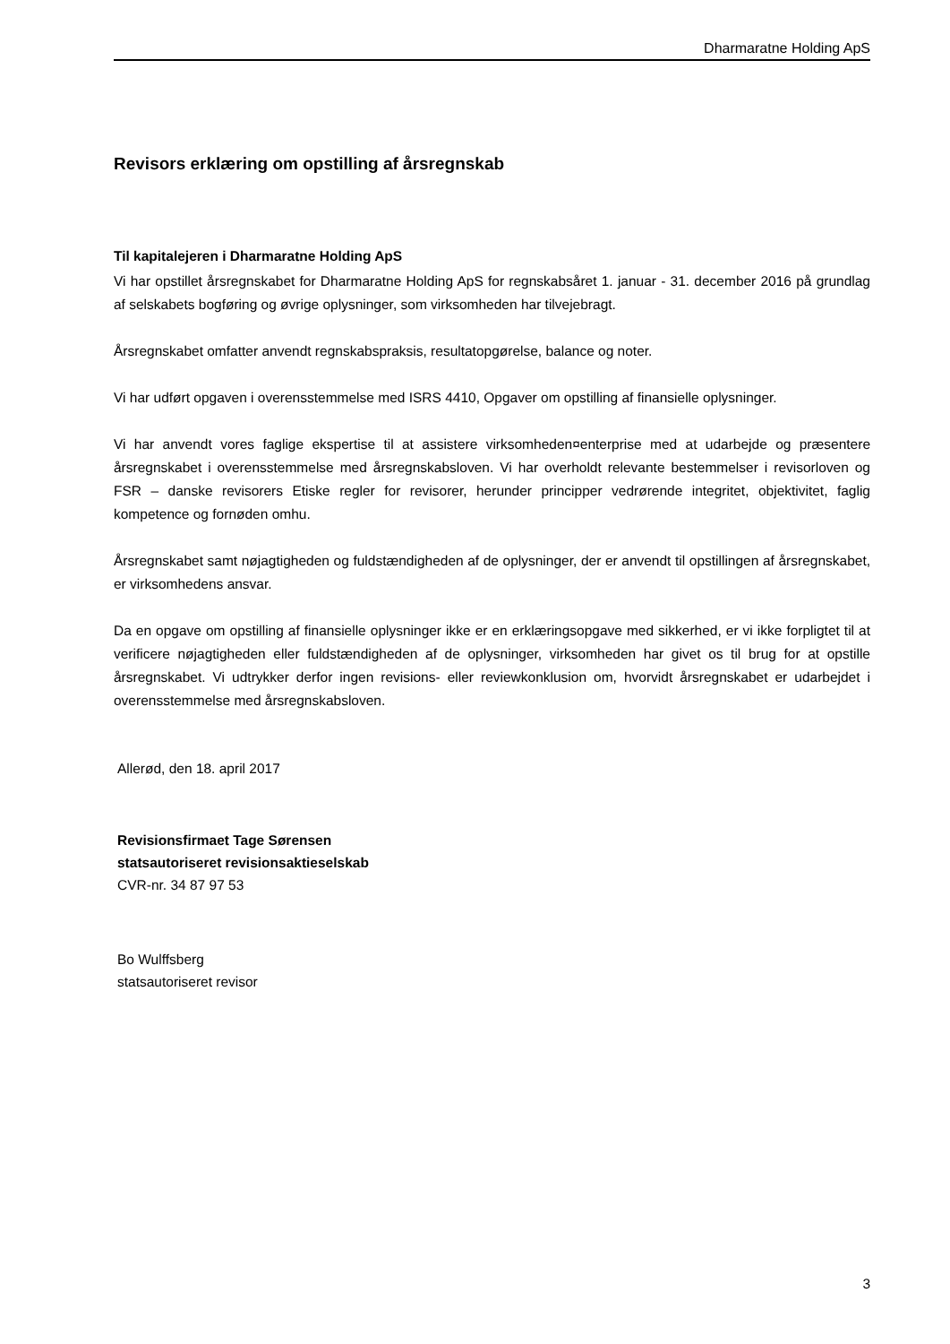Dharmaratne Holding ApS
Revisors erklæring om opstilling af årsregnskab
Til kapitalejeren i Dharmaratne Holding ApS
Vi har opstillet årsregnskabet for Dharmaratne Holding ApS for regnskabsåret 1. januar - 31. december 2016 på grundlag af selskabets bogføring og øvrige oplysninger, som virksomheden har tilvejebragt.
Årsregnskabet omfatter anvendt regnskabspraksis, resultatopgørelse, balance og noter.
Vi har udført opgaven i overensstemmelse med ISRS 4410, Opgaver om opstilling af finansielle oplysninger.
Vi har anvendt vores faglige ekspertise til at assistere virksomheden¤enterprise med at udarbejde og præsentere årsregnskabet i overensstemmelse med årsregnskabsloven. Vi har overholdt relevante bestemmelser i revisorloven og FSR – danske revisorers Etiske regler for revisorer, herunder principper vedrørende integritet, objektivitet, faglig kompetence og fornøden omhu.
Årsregnskabet samt nøjagtigheden og fuldstændigheden af de oplysninger, der er anvendt til opstillingen af årsregnskabet, er virksomhedens ansvar.
Da en opgave om opstilling af finansielle oplysninger ikke er en erklæringsopgave med sikkerhed, er vi ikke forpligtet til at verificere nøjagtigheden eller fuldstændigheden af de oplysninger, virksomheden har givet os til brug for at opstille årsregnskabet. Vi udtrykker derfor ingen revisions- eller reviewkonklusion om, hvorvidt årsregnskabet er udarbejdet i overensstemmelse med årsregnskabsloven.
Allerød, den 18. april 2017
Revisionsfirmaet Tage Sørensen
statsautoriseret revisionsaktieselskab
CVR-nr. 34 87 97 53
Bo Wulffsberg
statsautoriseret revisor
3